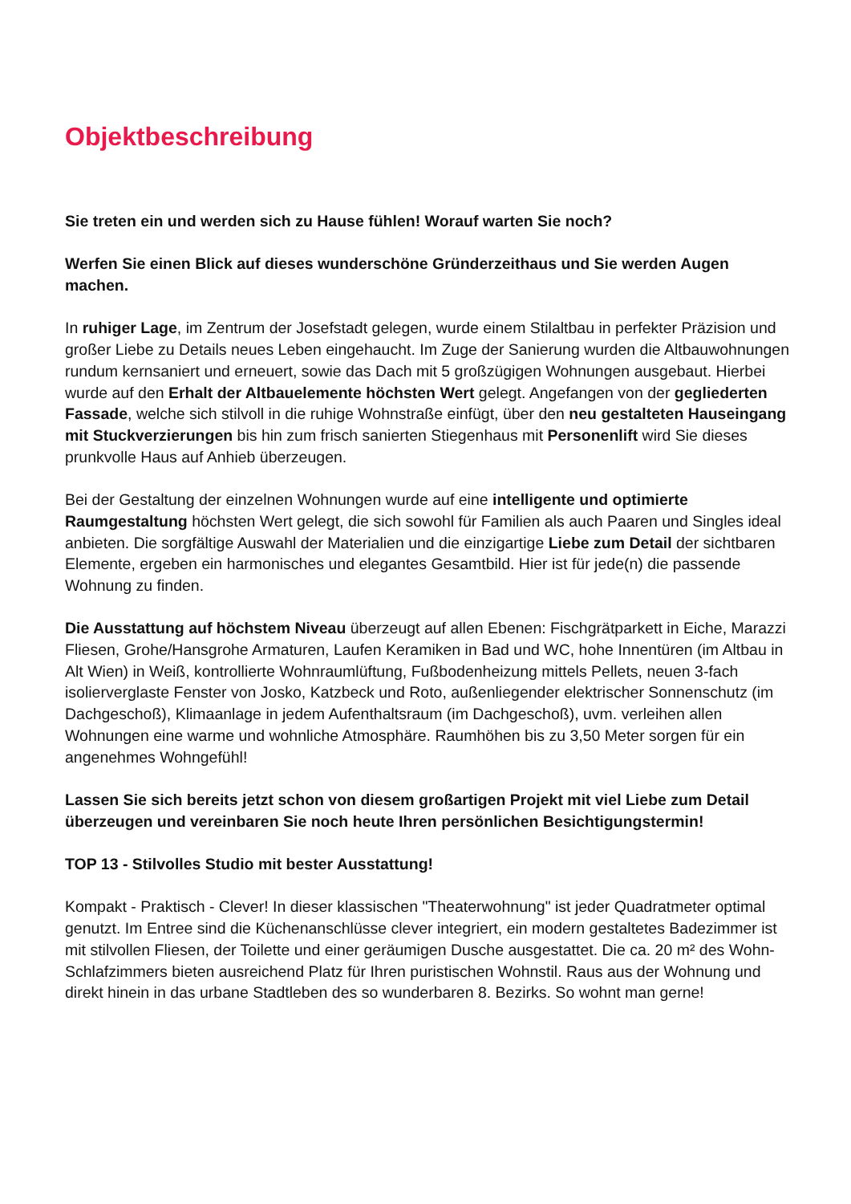Objektbeschreibung
Sie treten ein und werden sich zu Hause fühlen! Worauf warten Sie noch?
Werfen Sie einen Blick auf dieses wunderschöne Gründerzeithaus und Sie werden Augen machen.
In ruhiger Lage, im Zentrum der Josefstadt gelegen, wurde einem Stilaltbau in perfekter Präzision und großer Liebe zu Details neues Leben eingehaucht. Im Zuge der Sanierung wurden die Altbauwohnungen rundum kernsaniert und erneuert, sowie das Dach mit 5 großzügigen Wohnungen ausgebaut. Hierbei wurde auf den Erhalt der Altbauelemente höchsten Wert gelegt. Angefangen von der gegliederten Fassade, welche sich stilvoll in die ruhige Wohnstraße einfügt, über den neu gestalteten Hauseingang mit Stuckverzierungen bis hin zum frisch sanierten Stiegenhaus mit Personenlift wird Sie dieses prunkvolle Haus auf Anhieb überzeugen.
Bei der Gestaltung der einzelnen Wohnungen wurde auf eine intelligente und optimierte Raumgestaltung höchsten Wert gelegt, die sich sowohl für Familien als auch Paaren und Singles ideal anbieten. Die sorgfältige Auswahl der Materialien und die einzigartige Liebe zum Detail der sichtbaren Elemente, ergeben ein harmonisches und elegantes Gesamtbild. Hier ist für jede(n) die passende Wohnung zu finden.
Die Ausstattung auf höchstem Niveau überzeugt auf allen Ebenen: Fischgrätparkett in Eiche, Marazzi Fliesen, Grohe/Hansgrohe Armaturen, Laufen Keramiken in Bad und WC, hohe Innentüren (im Altbau in Alt Wien) in Weiß, kontrollierte Wohnraumlüftung, Fußbodenheizung mittels Pellets, neuen 3-fach isolierverglaste Fenster von Josko, Katzbeck und Roto, außenliegender elektrischer Sonnenschutz (im Dachgeschoß), Klimaanlage in jedem Aufenthaltsraum (im Dachgeschoß), uvm. verleihen allen Wohnungen eine warme und wohnliche Atmosphäre. Raumhöhen bis zu 3,50 Meter sorgen für ein angenehmes Wohngefühl!
Lassen Sie sich bereits jetzt schon von diesem großartigen Projekt mit viel Liebe zum Detail überzeugen und vereinbaren Sie noch heute Ihren persönlichen Besichtigungstermin!
TOP 13 - Stilvolles Studio mit bester Ausstattung!
Kompakt - Praktisch - Clever! In dieser klassischen "Theaterwohnung" ist jeder Quadratmeter optimal genutzt. Im Entree sind die Küchenanschlüsse clever integriert, ein modern gestaltetes Badezimmer ist mit stilvollen Fliesen, der Toilette und einer geräumigen Dusche ausgestattet. Die ca. 20 m² des Wohn-Schlafzimmers bieten ausreichend Platz für Ihren puristischen Wohnstil. Raus aus der Wohnung und direkt hinein in das urbane Stadtleben des so wunderbaren 8. Bezirks. So wohnt man gerne!